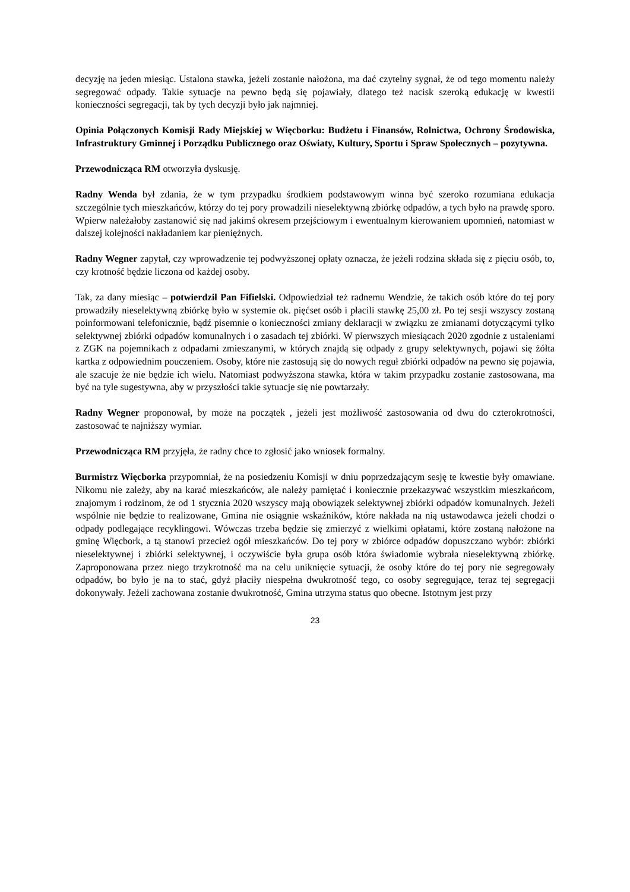decyzję na jeden miesiąc. Ustalona stawka, jeżeli zostanie nałożona, ma dać czytelny sygnał, że od tego momentu należy segregować odpady. Takie sytuacje na pewno będą się pojawiały, dlatego też nacisk szeroką edukację w kwestii konieczności segregacji, tak by tych decyzji było jak najmniej.
Opinia Połączonych Komisji Rady Miejskiej w Więcborku: Budżetu i Finansów, Rolnictwa, Ochrony Środowiska, Infrastruktury Gminnej i Porządku Publicznego oraz Oświaty, Kultury, Sportu i Spraw Społecznych – pozytywna.
Przewodnicząca RM otworzyła dyskusję.
Radny Wenda był zdania, że w tym przypadku środkiem podstawowym winna być szeroko rozumiana edukacja szczególnie tych mieszkańców, którzy do tej pory prowadzili nieselektywną zbiórkę odpadów, a tych było na prawdę sporo. Wpierw należałoby zastanowić się nad jakimś okresem przejściowym i ewentualnym kierowaniem upomnień, natomiast w dalszej kolejności nakładaniem kar pieniężnych.
Radny Wegner zapytał, czy wprowadzenie tej podwyższonej opłaty oznacza, że jeżeli rodzina składa się z pięciu osób, to, czy krotność będzie liczona od każdej osoby.
Tak, za dany miesiąc – potwierdził Pan Fifielski. Odpowiedział też radnemu Wendzie, że takich osób które do tej pory prowadziły nieselektywną zbiórkę było w systemie ok. pięćset osób i płacili stawkę 25,00 zł. Po tej sesji wszyscy zostaną poinformowani telefonicznie, bądź pisemnie o konieczności zmiany deklaracji w związku ze zmianami dotyczącymi tylko selektywnej zbiórki odpadów komunalnych i o zasadach tej zbiórki. W pierwszych miesiącach 2020 zgodnie z ustaleniami z ZGK na pojemnikach z odpadami zmieszanymi, w których znajdą się odpady z grupy selektywnych, pojawi się żółta kartka z odpowiednim pouczeniem. Osoby, które nie zastosują się do nowych reguł zbiórki odpadów na pewno się pojawia, ale szacuje że nie będzie ich wielu. Natomiast podwyższona stawka, która w takim przypadku zostanie zastosowana, ma być na tyle sugestywna, aby w przyszłości takie sytuacje się nie powtarzały.
Radny Wegner proponował, by może na początek , jeżeli jest możliwość zastosowania od dwu do czterokrotności, zastosować te najniższy wymiar.
Przewodnicząca RM przyjęła, że radny chce to zgłosić jako wniosek formalny.
Burmistrz Więcborka przypomniał, że na posiedzeniu Komisji w dniu poprzedzającym sesję te kwestie były omawiane. Nikomu nie zależy, aby na karać mieszkańców, ale należy pamiętać i koniecznie przekazywać wszystkim mieszkańcom, znajomym i rodzinom, że od 1 stycznia 2020 wszyscy mają obowiązek selektywnej zbiórki odpadów komunalnych. Jeżeli wspólnie nie będzie to realizowane, Gmina nie osiągnie wskaźników, które nakłada na nią ustawodawca jeżeli chodzi o odpady podlegające recyklingowi. Wówczas trzeba będzie się zmierzyć z wielkimi opłatami, które zostaną nałożone na gminę Więcbork, a tą stanowi przecież ogół mieszkańców. Do tej pory w zbiórce odpadów dopuszczano wybór: zbiórki nieselektywnej i zbiórki selektywnej, i oczywiście była grupa osób która świadomie wybrała nieselektywną zbiórkę. Zaproponowana przez niego trzykrotność ma na celu uniknięcie sytuacji, że osoby które do tej pory nie segregowały odpadów, bo było je na to stać, gdyż płaciły niespełna dwukrotność tego, co osoby segregujące, teraz tej segregacji dokonywały. Jeżeli zachowana zostanie dwukrotność, Gmina utrzyma status quo obecne. Istotnym jest przy
23